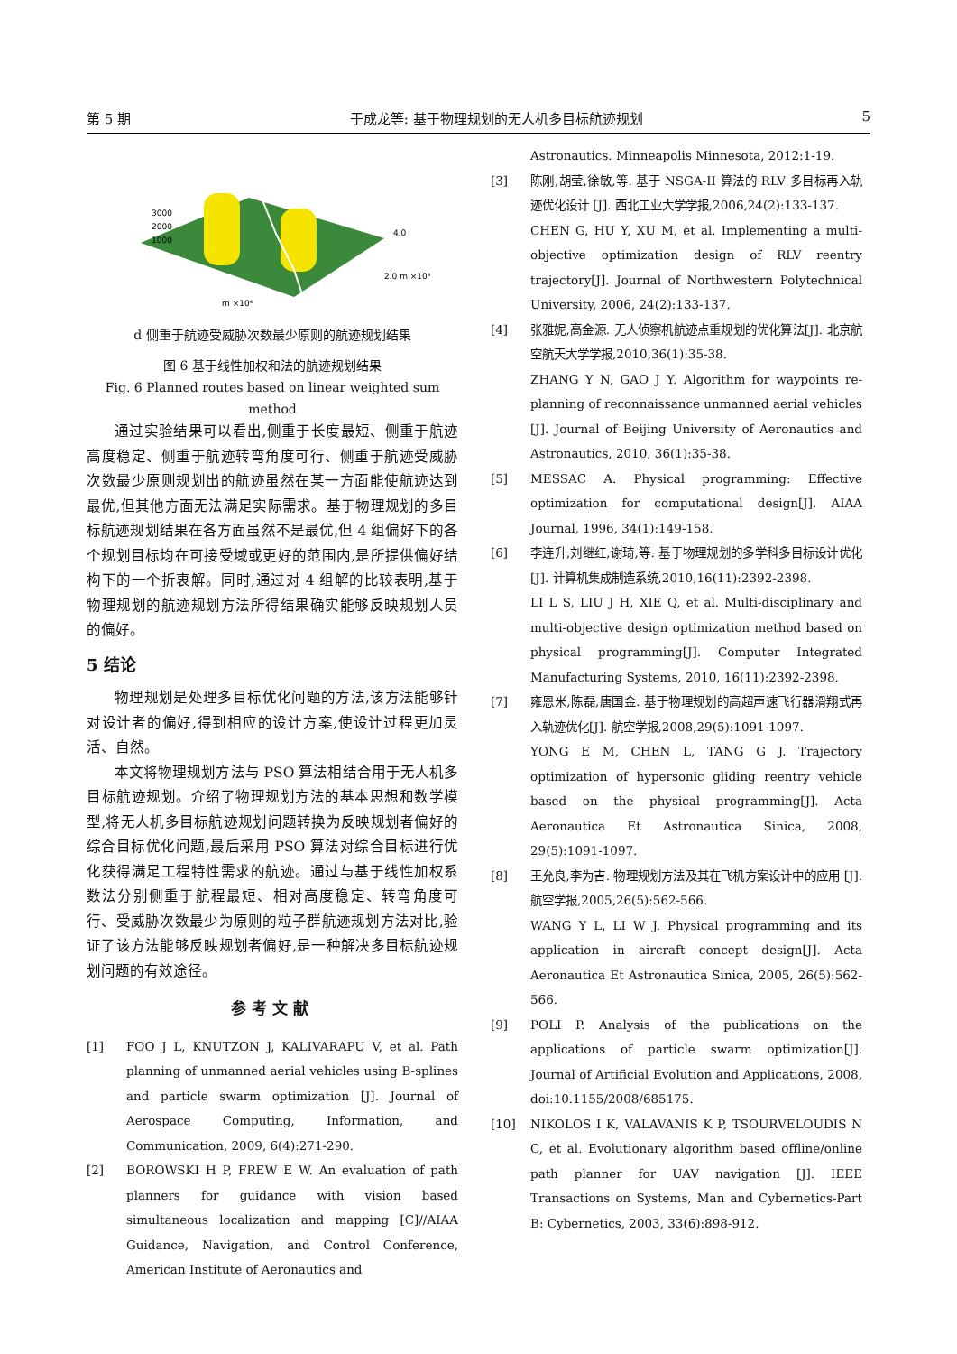第 5 期 于成龙等: 基于物理规划的无人机多目标航迹规划 5
3000
2000
1000
4.0
2.0 m ×10⁴
m ×10⁴
d 侧重于航迹受威胁次数最少原则的航迹规划结果
图 6 基于线性加权和法的航迹规划结果
Fig. 6 Planned routes based on linear weighted sum method
通过实验结果可以看出,侧重于长度最短、侧重于航迹高度稳定、侧重于航迹转弯角度可行、侧重于航迹受威胁次数最少原则规划出的航迹虽然在某一方面能使航迹达到最优,但其他方面无法满足实际需求。基于物理规划的多目标航迹规划结果在各方面虽然不是最优,但 4 组偏好下的各个规划目标均在可接受域或更好的范围内,是所提供偏好结构下的一个折衷解。同时,通过对 4 组解的比较表明,基于物理规划的航迹规划方法所得结果确实能够反映规划人员的偏好。
5 结论
物理规划是处理多目标优化问题的方法,该方法能够针对设计者的偏好,得到相应的设计方案,使设计过程更加灵活、自然。
本文将物理规划方法与 PSO 算法相结合用于无人机多目标航迹规划。介绍了物理规划方法的基本思想和数学模型,将无人机多目标航迹规划问题转换为反映规划者偏好的综合目标优化问题,最后采用 PSO 算法对综合目标进行优化获得满足工程特性需求的航迹。通过与基于线性加权系数法分别侧重于航程最短、相对高度稳定、转弯角度可行、受威胁次数最少为原则的粒子群航迹规划方法对比,验证了该方法能够反映规划者偏好,是一种解决多目标航迹规划问题的有效途径。
参考文献
[1] FOO J L, KNUTZON J, KALIVARAPU V, et al. Path planning of unmanned aerial vehicles using B-splines and particle swarm optimization [J]. Journal of Aerospace Computing, Information, and Communication, 2009, 6(4):271-290.
[2] BOROWSKI H P, FREW E W. An evaluation of path planners for guidance with vision based simultaneous localization and mapping [C]//AIAA Guidance, Navigation, and Control Conference, American Institute of Aeronautics and
Astronautics. Minneapolis Minnesota, 2012:1-19.
[3] 陈刚,胡莹,徐敏,等. 基于 NSGA-II 算法的 RLV 多目标再入轨迹优化设计 [J]. 西北工业大学学报,2006,24(2):133-137.
CHEN G, HU Y, XU M, et al. Implementing a multi-objective optimization design of RLV reentry trajectory[J]. Journal of Northwestern Polytechnical University, 2006, 24(2):133-137.
[4] 张雅妮,高金源. 无人侦察机航迹点重规划的优化算法[J]. 北京航空航天大学学报,2010,36(1):35-38.
ZHANG Y N, GAO J Y. Algorithm for waypoints re-planning of reconnaissance unmanned aerial vehicles [J]. Journal of Beijing University of Aeronautics and Astronautics, 2010, 36(1):35-38.
[5] MESSAC A. Physical programming: Effective optimization for computational design[J]. AIAA Journal, 1996, 34(1):149-158.
[6] 李连升,刘继红,谢琦,等. 基于物理规划的多学科多目标设计优化[J]. 计算机集成制造系统,2010,16(11):2392-2398.
LI L S, LIU J H, XIE Q, et al. Multi-disciplinary and multi-objective design optimization method based on physical programming[J]. Computer Integrated Manufacturing Systems, 2010, 16(11):2392-2398.
[7] 雍恩米,陈磊,唐国金. 基于物理规划的高超声速飞行器滑翔式再入轨迹优化[J]. 航空学报,2008,29(5):1091-1097.
YONG E M, CHEN L, TANG G J. Trajectory optimization of hypersonic gliding reentry vehicle based on the physical programming[J]. Acta Aeronautica Et Astronautica Sinica, 2008, 29(5):1091-1097.
[8] 王允良,李为吉. 物理规划方法及其在飞机方案设计中的应用 [J]. 航空学报,2005,26(5):562-566.
WANG Y L, LI W J. Physical programming and its application in aircraft concept design[J]. Acta Aeronautica Et Astronautica Sinica, 2005, 26(5):562-566.
[9] POLI P. Analysis of the publications on the applications of particle swarm optimization[J]. Journal of Artificial Evolution and Applications, 2008, doi:10.1155/2008/685175.
[10] NIKOLOS I K, VALAVANIS K P, TSOURVELOUDIS N C, et al. Evolutionary algorithm based offline/online path planner for UAV navigation [J]. IEEE Transactions on Systems, Man and Cybernetics-Part B: Cybernetics, 2003, 33(6):898-912.